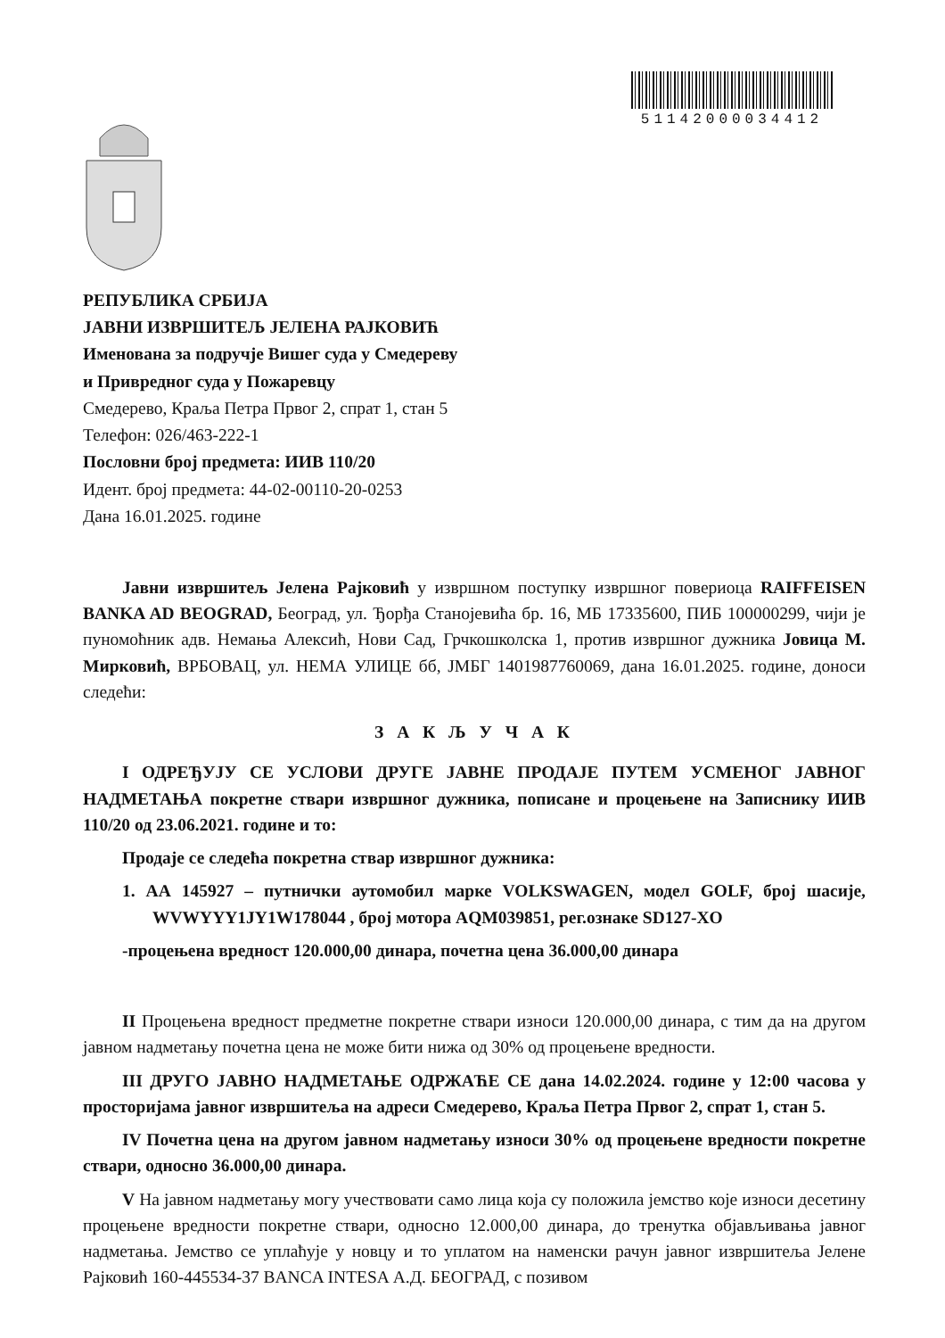51142000034412
РЕПУБЛИКА СРБИЈА
ЈАВНИ ИЗВРШИТЕЉ ЈЕЛЕНА РАЈКОВИЋ
Именована за подручје Вишег суда у Смедереву
и Привредног суда у Пожаревцу
Смедерево, Краља Петра Првог 2, спрат 1, стан 5
Телефон: 026/463-222-1
Пословни број предмета: ИИВ 110/20
Идент. број предмета: 44-02-00110-20-0253
Дана 16.01.2025. године
Јавни извршитељ Јелена Рајковић у извршном поступку извршног повериоца RAIFFEISEN BANKA AD BEOGRAD, Београд, ул. Ђорђа Станојевића бр. 16, МБ 17335600, ПИБ 100000299, чији је пуномоћник адв. Немања Алексић, Нови Сад, Грчкошколска 1, против извршног дужника Јовица М. Мирковић, ВРБОВАЦ, ул. НЕМА УЛИЦЕ бб, ЈМБГ 1401987760069, дана 16.01.2025. године, доноси следећи:
З А К Љ У Ч А К
I ОДРЕЂУЈУ СЕ УСЛОВИ ДРУГЕ ЈАВНЕ ПРОДАЈЕ ПУТЕМ УСМЕНОГ ЈАВНОГ НАДМЕТАЊА покретне ствари извршног дужника, пописане и процењене на Записнику ИИВ 110/20 од 23.06.2021. године и то:
Продаје се следећа покретна ствар извршног дужника:
1. АА 145927 – путнички аутомобил марке VOLKSWAGEN, модел GOLF, број шасије, WVWYYY1JY1W178044 , број мотора AQM039851, рег.ознаке SD127-XO
-процењена вредност 120.000,00 динара, почетна цена 36.000,00 динара
II Процењена вредност предметне покретне ствари износи 120.000,00 динара, с тим да на другом јавном надметању почетна цена не може бити нижа од 30% од процењене вредности.
III ДРУГО ЈАВНО НАДМЕТАЊЕ ОДРЖАЋЕ СЕ дана 14.02.2024. године у 12:00 часова у просторијама јавног извршитеља на адреси Смедерево, Краља Петра Првог 2, спрат 1, стан 5.
IV Почетна цена на другом јавном надметању износи 30% од процењене вредности покретне ствари, односно 36.000,00 динара.
V На јавном надметању могу учествовати само лица која су положила јемство које износи десетину процењене вредности покретне ствари, односно 12.000,00 динара, до тренутка објављивања јавног надметања. Јемство се уплаћује у новцу и то уплатом на наменски рачун јавног извршитеља Јелене Рајковић 160-445534-37 BANCA INTESA А.Д. БЕОГРАД, с позивом